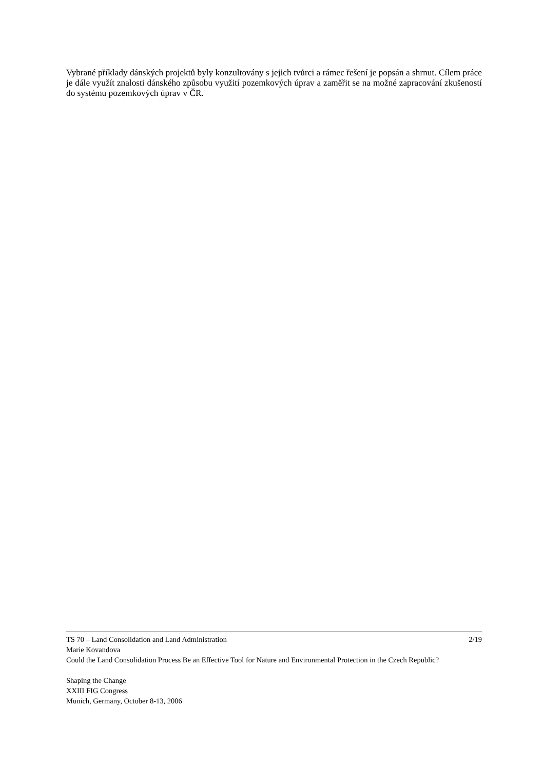Vybrané příklady dánských projektů byly konzultovány s jejich tvůrci a rámec řešení je popsán a shrnut. Cílem práce je dále využít znalosti dánského způsobu využití pozemkových úprav a zaměřit se na možné zapracování zkušeností do systému pozemkových úprav v ČR.
TS 70 – Land Consolidation and Land Administration 2/19
Marie Kovandova
Could the Land Consolidation Process Be an Effective Tool for Nature and Environmental Protection in the Czech Republic?
Shaping the Change
XXIII FIG Congress
Munich, Germany, October 8-13, 2006